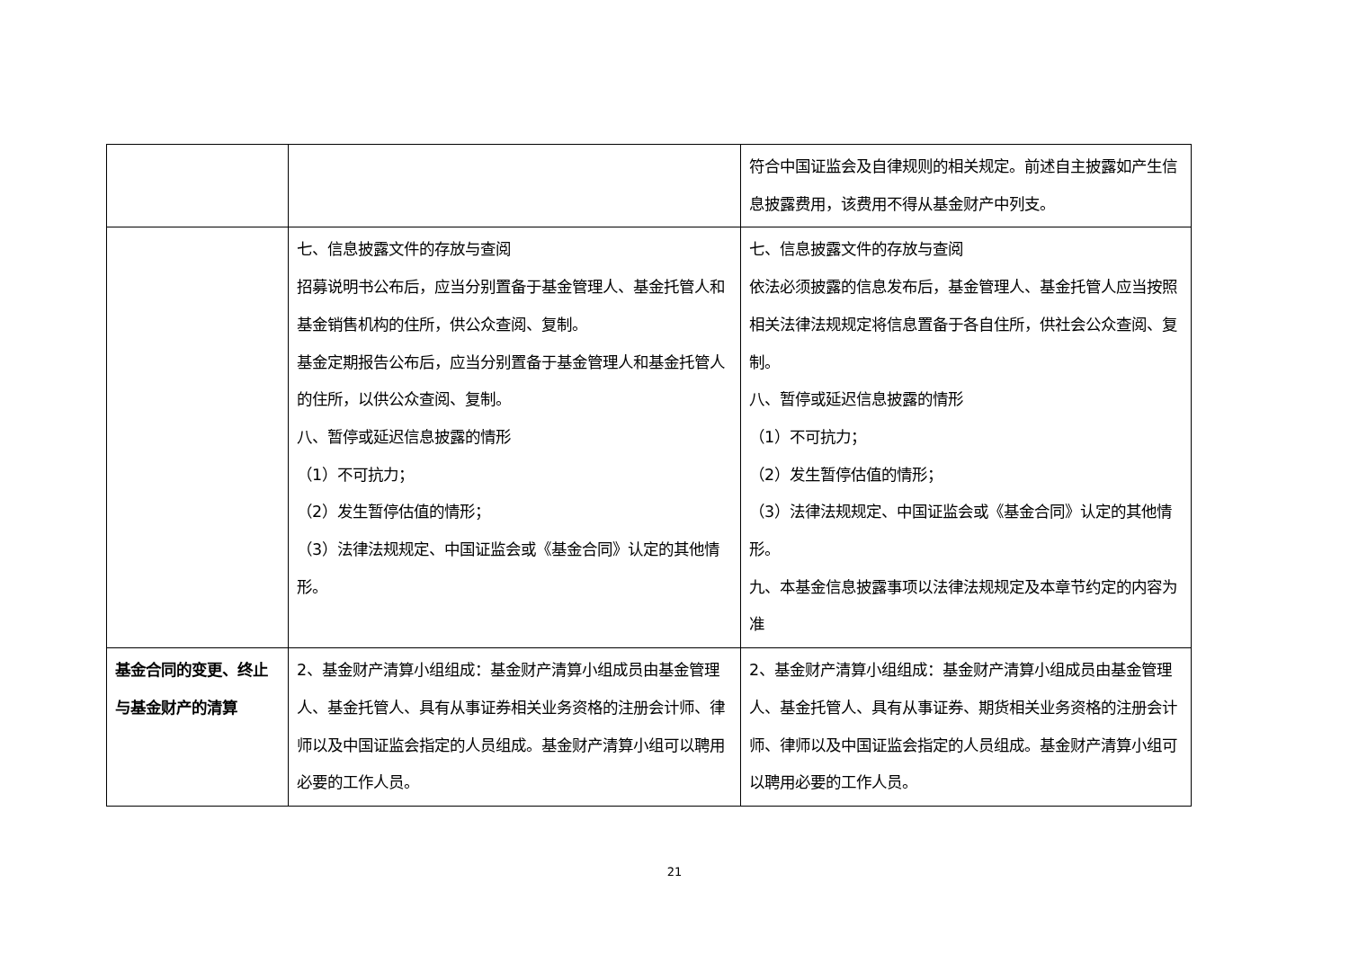| | | 符合中国证监会及自律规则的相关规定。前述自主披露如产生信息披露费用，该费用不得从基金财产中列支。 |
| | 七、信息披露文件的存放与查阅 招募说明书公布后，应当分别置备于基金管理人、基金托管人和基金销售机构的住所，供公众查阅、复制。 基金定期报告公布后，应当分别置备于基金管理人和基金托管人的住所，以供公众查阅、复制。 八、暂停或延迟信息披露的情形 （1）不可抗力； （2）发生暂停估值的情形； （3）法律法规规定、中国证监会或《基金合同》认定的其他情形。 | 七、信息披露文件的存放与查阅 依法必须披露的信息发布后，基金管理人、基金托管人应当按照相关法律法规规定将信息置备于各自住所，供社会公众查阅、复制。 八、暂停或延迟信息披露的情形 （1）不可抗力； （2）发生暂停估值的情形； （3）法律法规规定、中国证监会或《基金合同》认定的其他情形。 九、本基金信息披露事项以法律法规规定及本章节约定的内容为准 |
| 基金合同的变更、终止与基金财产的清算 | 2、基金财产清算小组组成：基金财产清算小组成员由基金管理人、基金托管人、具有从事证券相关业务资格的注册会计师、律师以及中国证监会指定的人员组成。基金财产清算小组可以聘用必要的工作人员。 | 2、基金财产清算小组组成：基金财产清算小组成员由基金管理人、基金托管人、具有从事证券、期货相关业务资格的注册会计师、律师以及中国证监会指定的人员组成。基金财产清算小组可以聘用必要的工作人员。 |
21